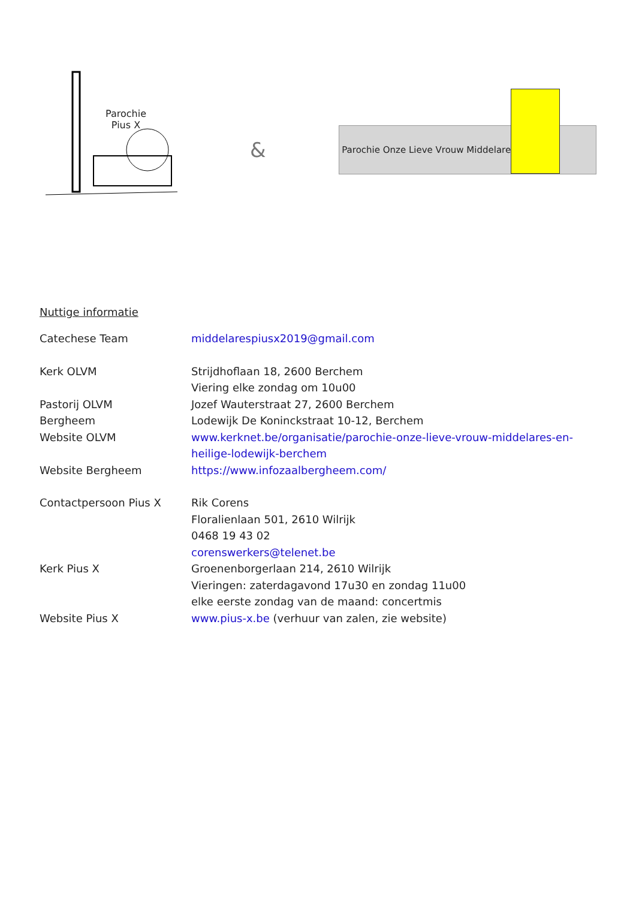Parochie
Pius X
&
Parochie Onze Lieve Vrouw Middelares
Nuttige informatie
Catechese Team middelarespiusx2019@gmail.com
Kerk OLVM Strijdhoflaan 18, 2600 Berchem
Viering elke zondag om 10u00
Pastorij OLVM Jozef Wauterstraat 27, 2600 Berchem
Bergheem Lodewijk De Koninckstraat 10-12, Berchem
Website OLVM www.kerknet.be/organisatie/parochie-onze-lieve-vrouw-middelares-en-heilige-lodewijk-berchem
Website Bergheem https://www.infozaalbergheem.com/
Contactpersoon Pius X Rik Corens
Floralienlaan 501, 2610 Wilrijk
0468 19 43 02
corenswerkers@telenet.be
Kerk Pius X Groenenborgerlaan 214, 2610 Wilrijk
Vieringen: zaterdagavond 17u30 en zondag 11u00
elke eerste zondag van de maand: concertmis
Website Pius X www.pius-x.be (verhuur van zalen, zie website)